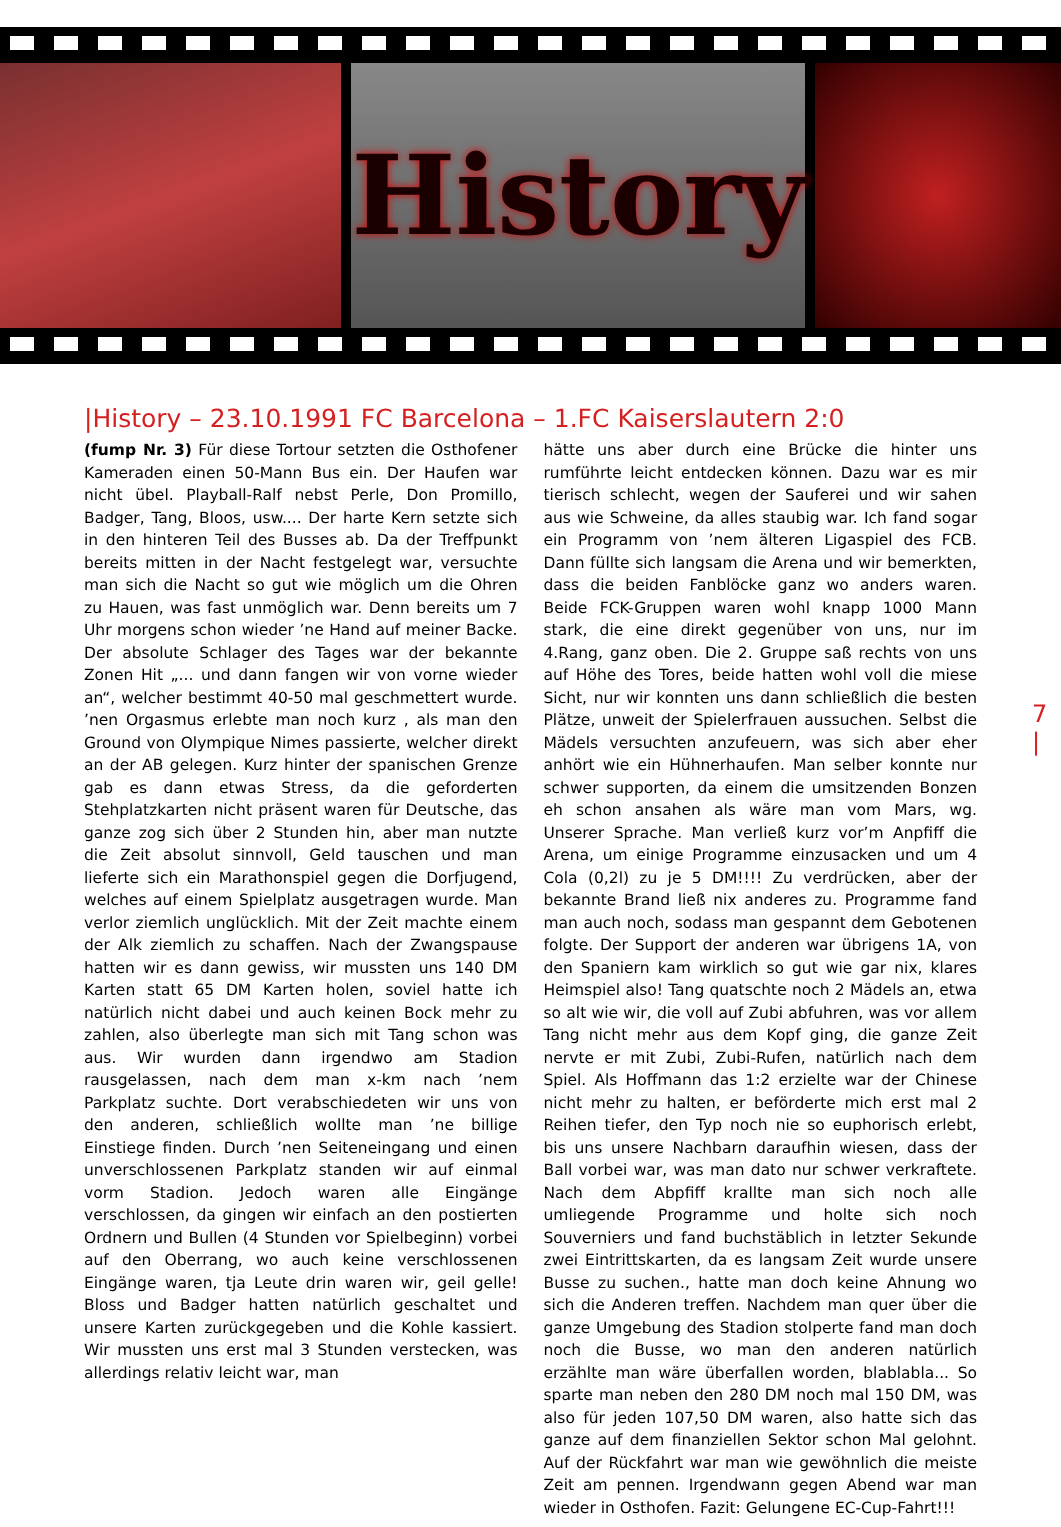History
|History – 23.10.1991 FC Barcelona – 1.FC Kaiserslautern 2:0
(fump Nr. 3) Für diese Tortour setzten die Osthofener Kameraden einen 50-Mann Bus ein. Der Haufen war nicht übel. Playball-Ralf nebst Perle, Don Promillo, Badger, Tang, Bloos, usw.... Der harte Kern setzte sich in den hinteren Teil des Busses ab. Da der Treffpunkt bereits mitten in der Nacht festgelegt war, versuchte man sich die Nacht so gut wie möglich um die Ohren zu Hauen, was fast unmöglich war. Denn bereits um 7 Uhr morgens schon wieder ’ne Hand auf meiner Backe. Der absolute Schlager des Tages war der bekannte Zonen Hit „... und dann fangen wir von vorne wieder an“, welcher bestimmt 40-50 mal geschmettert wurde. ’nen Orgasmus erlebte man noch kurz , als man den Ground von Olympique Nimes passierte, welcher direkt an der AB gelegen. Kurz hinter der spanischen Grenze gab es dann etwas Stress, da die geforderten Stehplatzkarten nicht präsent waren für Deutsche, das ganze zog sich über 2 Stunden hin, aber man nutzte die Zeit absolut sinnvoll, Geld tauschen und man lieferte sich ein Marathonspiel gegen die Dorfjugend, welches auf einem Spielplatz ausgetragen wurde. Man verlor ziemlich unglücklich. Mit der Zeit machte einem der Alk ziemlich zu schaffen. Nach der Zwangspause hatten wir es dann gewiss, wir mussten uns 140 DM Karten statt 65 DM Karten holen, soviel hatte ich natürlich nicht dabei und auch keinen Bock mehr zu zahlen, also überlegte man sich mit Tang schon was aus. Wir wurden dann irgendwo am Stadion rausgelassen, nach dem man x-km nach ’nem Parkplatz suchte. Dort verabschiedeten wir uns von den anderen, schließlich wollte man ’ne billige Einstiege finden. Durch ’nen Seiteneingang und einen unverschlossenen Parkplatz standen wir auf einmal vorm Stadion. Jedoch waren alle Eingänge verschlossen, da gingen wir einfach an den postierten Ordnern und Bullen (4 Stunden vor Spielbeginn) vorbei auf den Oberrang, wo auch keine verschlossenen Eingänge waren, tja Leute drin waren wir, geil gelle! Bloss und Badger hatten natürlich geschaltet und unsere Karten zurückgegeben und die Kohle kassiert. Wir mussten uns erst mal 3 Stunden verstecken, was allerdings relativ leicht war, man
hätte uns aber durch eine Brücke die hinter uns rumführte leicht entdecken können. Dazu war es mir tierisch schlecht, wegen der Sauferei und wir sahen aus wie Schweine, da alles staubig war. Ich fand sogar ein Programm von ’nem älteren Ligaspiel des FCB. Dann füllte sich langsam die Arena und wir bemerkten, dass die beiden Fanblöcke ganz wo anders waren. Beide FCK-Gruppen waren wohl knapp 1000 Mann stark, die eine direkt gegenüber von uns, nur im 4.Rang, ganz oben. Die 2. Gruppe saß rechts von uns auf Höhe des Tores, beide hatten wohl voll die miese Sicht, nur wir konnten uns dann schließlich die besten Plätze, unweit der Spielerfrauen aussuchen. Selbst die Mädels versuchten anzufeuern, was sich aber eher anhört wie ein Hühnerhaufen. Man selber konnte nur schwer supporten, da einem die umsitzenden Bonzen eh schon ansahen als wäre man vom Mars, wg. Unserer Sprache. Man verließ kurz vor’m Anpfiff die Arena, um einige Programme einzusacken und um 4 Cola (0,2l) zu je 5 DM!!!! Zu verdrücken, aber der bekannte Brand ließ nix anderes zu. Programme fand man auch noch, sodass man gespannt dem Gebotenen folgte. Der Support der anderen war übrigens 1A, von den Spaniern kam wirklich so gut wie gar nix, klares Heimspiel also! Tang quatschte noch 2 Mädels an, etwa so alt wie wir, die voll auf Zubi abfuhren, was vor allem Tang nicht mehr aus dem Kopf ging, die ganze Zeit nervte er mit Zubi, Zubi-Rufen, natürlich nach dem Spiel. Als Hoffmann das 1:2 erzielte war der Chinese nicht mehr zu halten, er beförderte mich erst mal 2 Reihen tiefer, den Typ noch nie so euphorisch erlebt, bis uns unsere Nachbarn daraufhin wiesen, dass der Ball vorbei war, was man dato nur schwer verkraftete. Nach dem Abpfiff krallte man sich noch alle umliegende Programme und holte sich noch Souverniers und fand buchstäblich in letzter Sekunde zwei Eintrittskarten, da es langsam Zeit wurde unsere Busse zu suchen., hatte man doch keine Ahnung wo sich die Anderen treffen. Nachdem man quer über die ganze Umgebung des Stadion stolperte fand man doch noch die Busse, wo man den anderen natürlich erzählte man wäre überfallen worden, blablabla... So sparte man neben den 280 DM noch mal 150 DM, was also für jeden 107,50 DM waren, also hatte sich das ganze auf dem finanziellen Sektor schon Mal gelohnt. Auf der Rückfahrt war man wie gewöhnlich die meiste Zeit am pennen. Irgendwann gegen Abend war man wieder in Osthofen. Fazit: Gelungene EC-Cup-Fahrt!!!
7 |